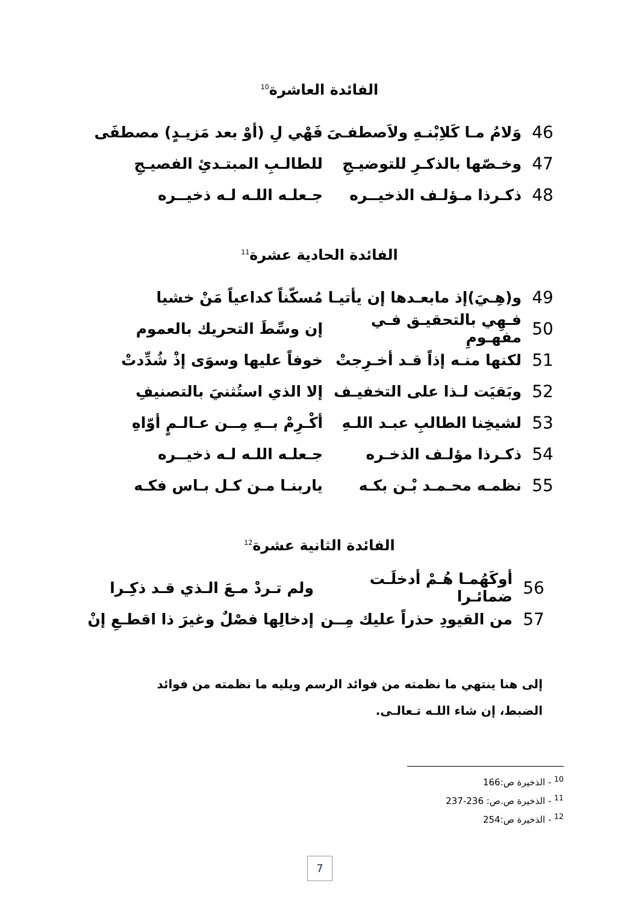الفائدة العاشرة<sup>10</sup>
46 وَلامُ مـا كَلاِبْنـهِ ولاَصطفـىَ فَهْي لِ (أوْ بعد مَزيـدٍ) مصطفَى
47 وخـصّها بالذكـرِ للتوضيـجِ للطالـبِ المبتـدئِ الفصيـجِ
48 ذكـرذا مـؤلـف الذخيــره جـعلـه اللـه لـه ذخيــره
الفائدة الحادية عشرة<sup>11</sup>
49 و(هِـيَ)إذ مابعـدها إن يأتيـا مُسكّناً كداعياً مَنْ خشيا
50 فـهِي بالتحقيـق فـي مفهـومِ إن وسِّطَ التحريك بالعموم
51 لكنها منـه إذاً قـد أخـرِجتْ خوفاً عليها وسوَى إذْ شُدِّدتْ
52 وبَقيَت لـذا على التخفيـف إلا الذي استُثنيَ بالتصنيفِ
53 لشيخِنا الطالبِ عبـد اللـهِ أكْـرِمْ بــهِ مِــن عـالـمٍ أوّاهِ
54 ذكـرذا مؤلـف الذخـره جـعلـه اللـه لـه ذخيــره
55 نظمـه محـمـد بْـن بكـه ياربنـا مـن كـل بـاس فكـه
الفائدة الثانية عشرة<sup>12</sup>
56 أوكَهُمـا هُـمْ أدخلَـت ضمائـرا ولم تـردْ مـعَ الـذي قـد ذكِـرا
57 من القيودِ حذراً عليك مِــن إدخالِها فصْلٌ وغيرَ ذا اقطـعِ إنْ
إلى هنا ينتهي ما نظمته من فوائد الرسم ويليه ما نظمته من فوائد الضبط، إن شاء اللـه تـعالـى.
<sup>10</sup> - الذخيرة ص:166
<sup>11</sup> - الذخيرة ص.ص: 236-237
<sup>12</sup> - الذخيرة ص:254
7